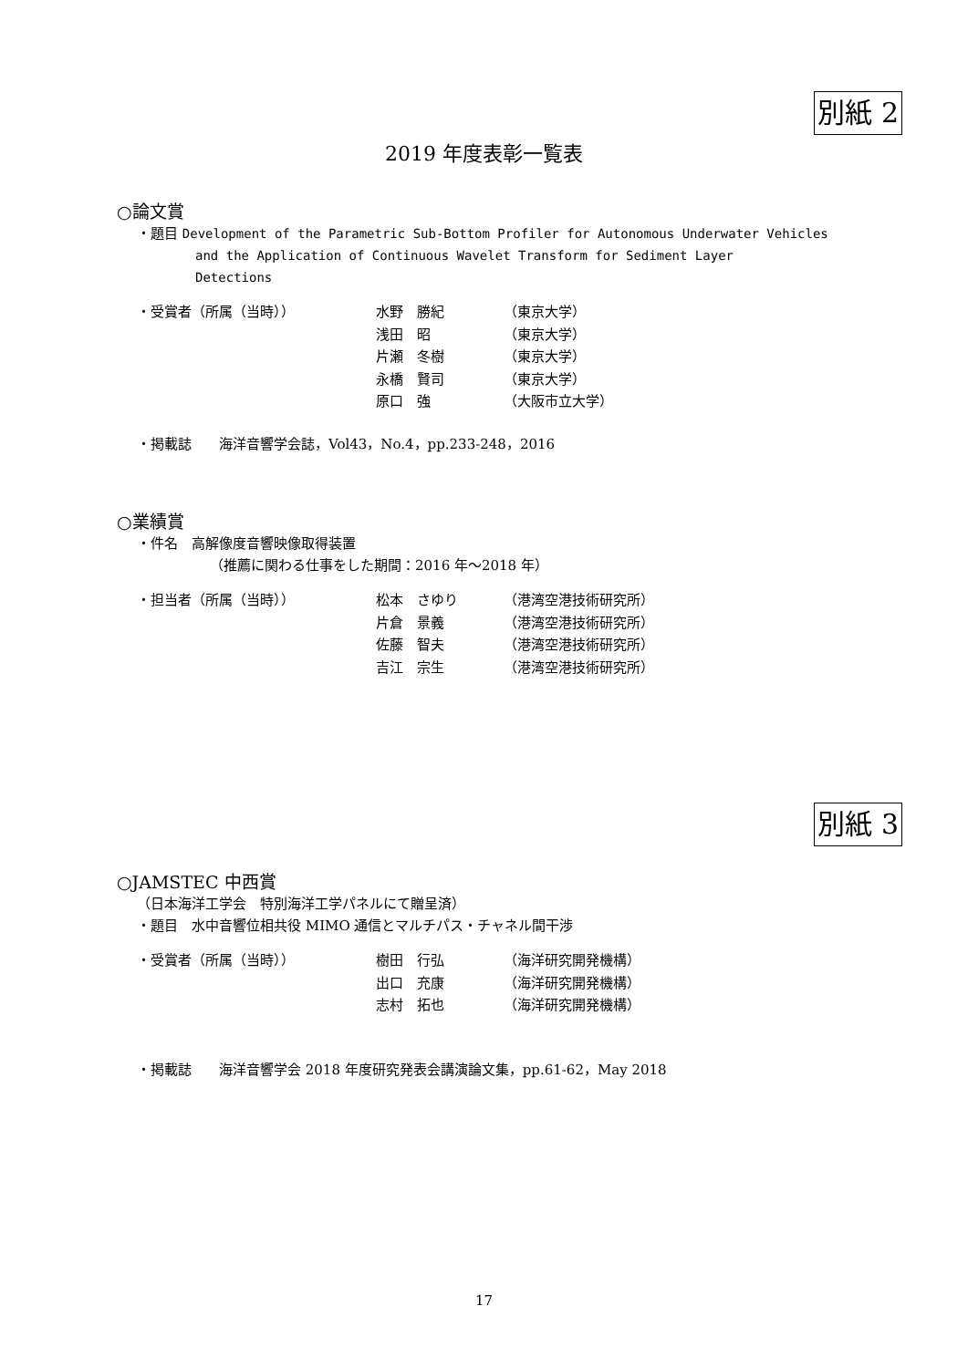別紙 2
2019 年度表彰一覧表
○論文賞
・題目 Development of the Parametric Sub-Bottom Profiler for Autonomous Underwater Vehicles
and the Application of Continuous Wavelet Transform for Sediment Layer
Detections
| ・受賞者（所属（当時）） | 水野 勝紀 | （東京大学） |
| | 浅田 昭 | （東京大学） |
| | 片瀬 冬樹 | （東京大学） |
| | 永橋 賢司 | （東京大学） |
| | 原口 強 | （大阪市立大学） |
・掲載誌　　海洋音響学会誌，Vol43，No.4，pp.233-248，2016
○業績賞
・件名　高解像度音響映像取得装置
（推薦に関わる仕事をした期間：2016 年～2018 年）
| ・担当者（所属（当時）） | 松本 さゆり | （港湾空港技術研究所） |
| | 片倉 景義 | （港湾空港技術研究所） |
| | 佐藤 智夫 | （港湾空港技術研究所） |
| | 吉江 宗生 | （港湾空港技術研究所） |
別紙 3
○JAMSTEC 中西賞
（日本海洋工学会　特別海洋工学パネルにて贈呈済）
・題目　水中音響位相共役 MIMO 通信とマルチパス・チャネル間干渉
| ・受賞者（所属（当時）） | 樹田 行弘 | （海洋研究開発機構） |
| | 出口 充康 | （海洋研究開発機構） |
| | 志村 拓也 | （海洋研究開発機構） |
・掲載誌　　海洋音響学会 2018 年度研究発表会講演論文集，pp.61-62，May 2018
17